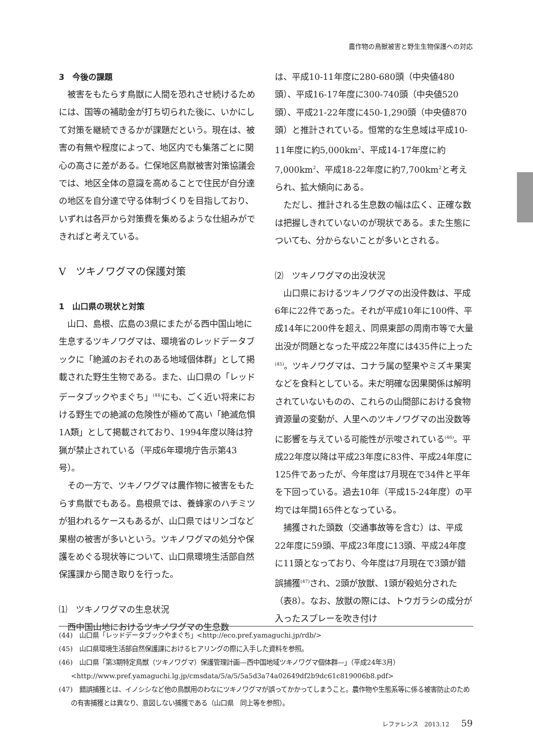農作物の鳥獣被害と野生生物保護への対応
3　今後の課題
被害をもたらす鳥獣に人間を恐れさせ続けるためには、国等の補助金が打ち切られた後に、いかにして対策を継続できるかが課題だという。現在は、被害の有無や程度によって、地区内でも集落ごとに関心の高さに差がある。仁保地区鳥獣被害対策協議会では、地区全体の意識を高めることで住民が自分達の地区を自分達で守る体制づくりを目指しており、いずれは各戸から対策費を集めるような仕組みができればと考えている。
Ⅴ　ツキノワグマの保護対策
1　山口県の現状と対策
山口、島根、広島の3県にまたがる西中国山地に生息するツキノワグマは、環境省のレッドデータブックに「絶滅のおそれのある地域個体群」として掲載された野生生物である。また、山口県の「レッドデータブックやまぐち」<sup>(44)</sup>にも、ごく近い将来における野生での絶滅の危険性が極めて高い「絶滅危惧1A類」として掲載されており、1994年度以降は狩猟が禁止されている（平成6年環境庁告示第43号）。
その一方で、ツキノワグマは農作物に被害をもたらす鳥獣でもある。島根県では、養蜂家のハチミツが狙われるケースもあるが、山口県ではリンゴなど果樹の被害が多いという。ツキノワグマの処分や保護をめぐる現状等について、山口県環境生活部自然保護課から聞き取りを行った。
⑴　ツキノワグマの生息状況
西中国山地におけるツキノワグマの生息数
は、平成10-11年度に280-680頭（中央値480頭）、平成16-17年度に300-740頭（中央値520頭）、平成21-22年度に450-1,290頭（中央値870頭）と推計されている。恒常的な生息域は平成10-11年度に約5,000km<sup>2</sup>、平成14-17年度に約7,000km<sup>2</sup>、平成18-22年度に約7,700km<sup>2</sup>と考えられ、拡大傾向にある。
ただし、推計される生息数の幅は広く、正確な数は把握しきれていないのが現状である。また生態についても、分からないことが多いとされる。
⑵　ツキノワグマの出没状況
山口県におけるツキノワグマの出没件数は、平成6年に22件であった。それが平成10年に100件、平成14年に200件を超え、同県東部の周南市等で大量出没が問題となった平成22年度には435件に上った<sup>(45)</sup>。ツキノワグマは、コナラ属の堅果やミズキ果実などを食料としている。未だ明確な因果関係は解明されていないものの、これらの山間部における食物資源量の変動が、人里へのツキノワグマの出没数等に影響を与えている可能性が示唆されている<sup>(46)</sup>。平成22年度以降は平成23年度に83件、平成24年度に125件であったが、今年度は7月現在で34件と平年を下回っている。過去10年（平成15-24年度）の平均では年間165件となっている。
捕獲された頭数（交通事故等を含む）は、平成22年度に59頭、平成23年度に13頭、平成24年度に11頭となっており、今年度は7月現在で3頭が錯誤捕獲<sup>(47)</sup>され、2頭が放獣、1頭が殺処分された（表8）。なお、放獣の際には、トウガラシの成分が入ったスプレーを吹き付け
(44)　山口県「レッドデータブックやまぐち」<http://eco.pref.yamaguchi.jp/rdb/>
(45)　山口県環境生活部自然保護課におけるヒアリングの際に入手した資料を参照。
(46)　山口県「第3期特定鳥獣（ツキノワグマ）保護管理計画―西中国地域ツキノワグマ個体群―」（平成24年3月）<http://www.pref.yamaguchi.lg.jp/cmsdata/5/a/5/5a5d3a74a02649df2b9dc61c819006b8.pdf>
(47)　錯誤捕獲とは、イノシシなど他の鳥獣用のわなにツキノワグマが誤ってかかってしまうこと。農作物や生態系等に係る被害防止のための有害捕獲とは異なり、意図しない捕獲である（山口県　同上等を参照）。
レファレンス　2013.12 59